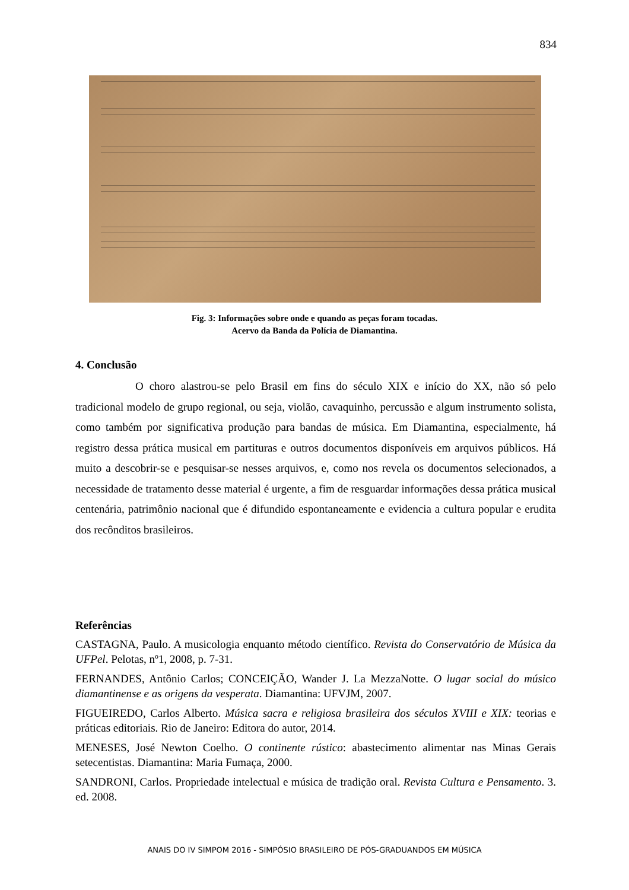834
Fig. 3: Informações sobre onde e quando as peças foram tocadas.
Acervo da Banda da Polícia de Diamantina.
4. Conclusão
O choro alastrou-se pelo Brasil em fins do século XIX e início do XX, não só pelo tradicional modelo de grupo regional, ou seja, violão, cavaquinho, percussão e algum instrumento solista, como também por significativa produção para bandas de música. Em Diamantina, especialmente, há registro dessa prática musical em partituras e outros documentos disponíveis em arquivos públicos. Há muito a descobrir-se e pesquisar-se nesses arquivos, e, como nos revela os documentos selecionados, a necessidade de tratamento desse material é urgente, a fim de resguardar informações dessa prática musical centenária, patrimônio nacional que é difundido espontaneamente e evidencia a cultura popular e erudita dos recônditos brasileiros.
Referências
CASTAGNA, Paulo. A musicologia enquanto método científico. Revista do Conservatório de Música da UFPel. Pelotas, nº1, 2008, p. 7-31.
FERNANDES, Antônio Carlos; CONCEIÇÃO, Wander J. La MezzaNotte. O lugar social do músico diamantinense e as origens da vesperata. Diamantina: UFVJM, 2007.
FIGUEIREDO, Carlos Alberto. Música sacra e religiosa brasileira dos séculos XVIII e XIX: teorias e práticas editoriais. Rio de Janeiro: Editora do autor, 2014.
MENESES, José Newton Coelho. O continente rústico: abastecimento alimentar nas Minas Gerais setecentistas. Diamantina: Maria Fumaça, 2000.
SANDRONI, Carlos. Propriedade intelectual e música de tradição oral. Revista Cultura e Pensamento. 3. ed. 2008.
ANAIS DO IV SIMPOM 2016 - SIMPÓSIO BRASILEIRO DE PÓS-GRADUANDOS EM MÚSICA